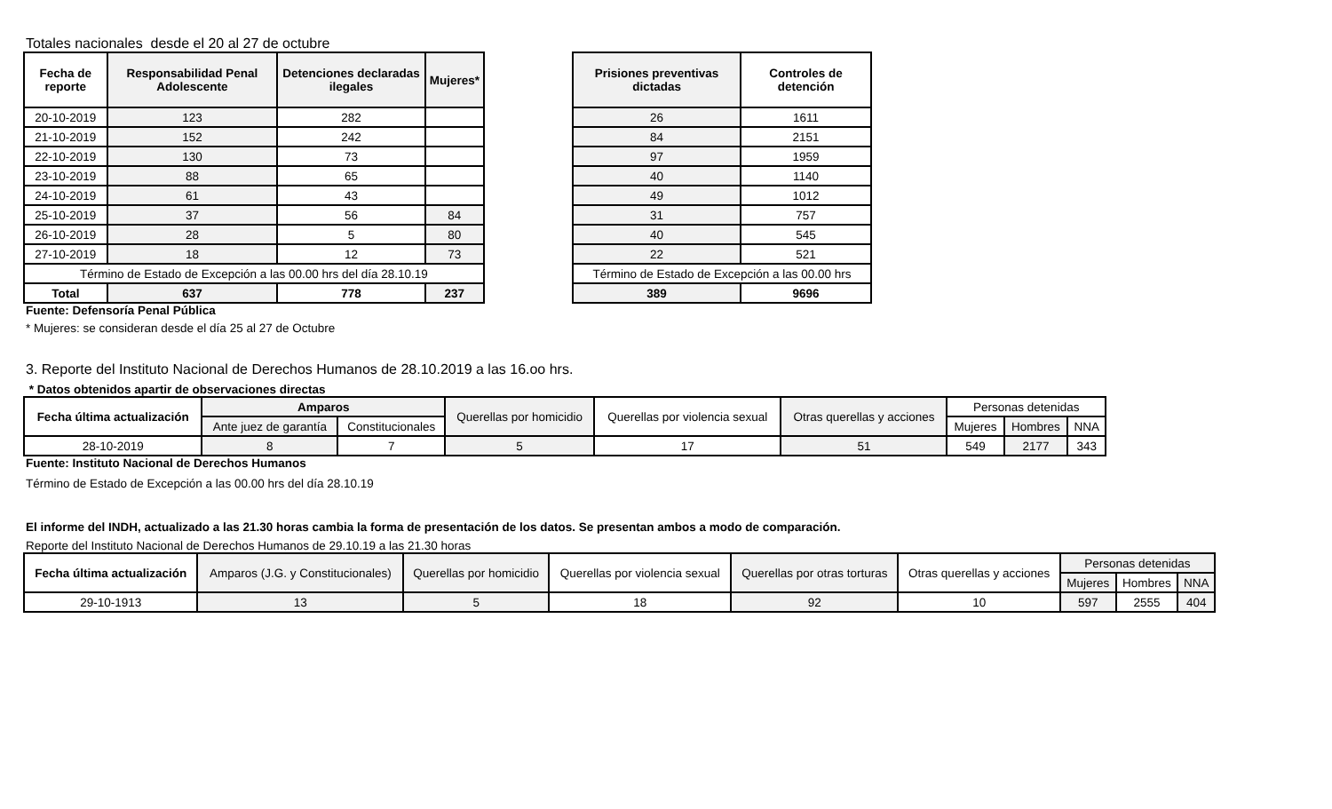Totales nacionales desde el 20 al 27 de octubre
| Fecha de reporte | Responsabilidad Penal Adolescente | Detenciones declaradas ilegales | Mujeres* |
| --- | --- | --- | --- |
| 20-10-2019 | 123 | 282 | |
| 21-10-2019 | 152 | 242 | |
| 22-10-2019 | 130 | 73 | |
| 23-10-2019 | 88 | 65 | |
| 24-10-2019 | 61 | 43 | |
| 25-10-2019 | 37 | 56 | 84 |
| 26-10-2019 | 28 | 5 | 80 |
| 27-10-2019 | 18 | 12 | 73 |
| Término de Estado de Excepción a las 00.00 hrs del día 28.10.19 | | | |
| Total | 637 | 778 | 237 |
| Prisiones preventivas dictadas | Controles de detención |
| --- | --- |
| 26 | 1611 |
| 84 | 2151 |
| 97 | 1959 |
| 40 | 1140 |
| 49 | 1012 |
| 31 | 757 |
| 40 | 545 |
| 22 | 521 |
| Término de Estado de Excepción a las 00.00 hrs | |
| 389 | 9696 |
Fuente: Defensoría Penal Pública
* Mujeres: se consideran desde el día 25 al 27 de Octubre
3. Reporte del Instituto Nacional de Derechos Humanos de 28.10.2019 a las 16.oo hrs.
* Datos obtenidos apartir de observaciones directas
| Fecha última actualización | Amparos | | Querellas por homicidio | Querellas por violencia sexual | Otras querellas y acciones | Personas detenidas | | |
| --- | --- | --- | --- | --- | --- | --- | --- | --- |
| | Ante juez de garantía | Constitucionales | | | | Mujeres | Hombres | NNA |
| 28-10-2019 | 8 | 7 | 5 | 17 | 51 | 549 | 2177 | 343 |
Fuente: Instituto Nacional de Derechos Humanos
Término de Estado de Excepción a las 00.00 hrs del día 28.10.19
El informe del INDH, actualizado a las 21.30 horas cambia la forma de presentación de los datos. Se presentan ambos a modo de comparación.
Reporte del Instituto Nacional de Derechos Humanos de 29.10.19 a las 21.30 horas
| Fecha última actualización | Amparos (J.G. y Constitucionales) | Querellas por homicidio | Querellas por violencia sexual | Querellas por otras torturas | Otras querellas y acciones | Personas detenidas | | |
| --- | --- | --- | --- | --- | --- | --- | --- | --- |
| | | | | | | Mujeres | Hombres | NNA |
| 29-10-1913 | 13 | 5 | 18 | 92 | 10 | 597 | 2555 | 404 |